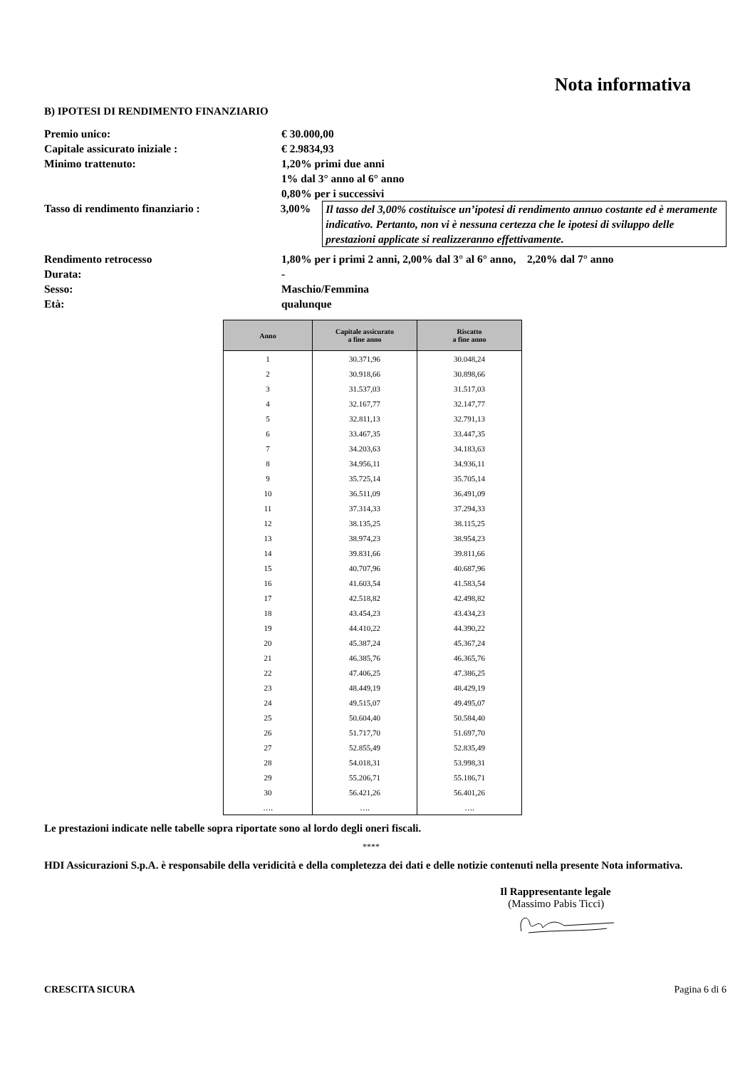Nota informativa
B) IPOTESI DI RENDIMENTO FINANZIARIO
Premio unico: € 30.000,00
Capitale assicurato iniziale : € 2.9834,93
Minimo trattenuto: 1,20% primi due anni
1% dal 3° anno al 6° anno
0,80% per i successivi
Tasso di rendimento finanziario : 3,00% Il tasso del 3,00% costituisce un’ipotesi di rendimento annuo costante ed è meramente indicativo. Pertanto, non vi è nessuna certezza che le ipotesi di sviluppo delle prestazioni applicate si realizzeranno effettivamente.
Rendimento retrocesso 1,80% per i primi 2 anni, 2,00% dal 3° al 6° anno, 2,20% dal 7° anno
Durata: -
Sesso: Maschio/Femmina
Età: qualunque
| Anno | Capitale assicurato a fine anno | Riscatto a fine anno |
| --- | --- | --- |
| 1 | 30.371,96 | 30.048,24 |
| 2 | 30.918,66 | 30.898,66 |
| 3 | 31.537,03 | 31.517,03 |
| 4 | 32.167,77 | 32.147,77 |
| 5 | 32.811,13 | 32.791,13 |
| 6 | 33.467,35 | 33.447,35 |
| 7 | 34.203,63 | 34.183,63 |
| 8 | 34.956,11 | 34.936,11 |
| 9 | 35.725,14 | 35.705,14 |
| 10 | 36.511,09 | 36.491,09 |
| 11 | 37.314,33 | 37.294,33 |
| 12 | 38.135,25 | 38.115,25 |
| 13 | 38.974,23 | 38.954,23 |
| 14 | 39.831,66 | 39.811,66 |
| 15 | 40.707,96 | 40.687,96 |
| 16 | 41.603,54 | 41.583,54 |
| 17 | 42.518,82 | 42.498,82 |
| 18 | 43.454,23 | 43.434,23 |
| 19 | 44.410,22 | 44.390,22 |
| 20 | 45.387,24 | 45.367,24 |
| 21 | 46.385,76 | 46.365,76 |
| 22 | 47.406,25 | 47.386,25 |
| 23 | 48.449,19 | 48.429,19 |
| 24 | 49.515,07 | 49.495,07 |
| 25 | 50.604,40 | 50.584,40 |
| 26 | 51.717,70 | 51.697,70 |
| 27 | 52.855,49 | 52.835,49 |
| 28 | 54.018,31 | 53.998,31 |
| 29 | 55.206,71 | 55.186,71 |
| 30 | 56.421,26 | 56.401,26 |
| …. | …. | …. |
Le prestazioni indicate nelle tabelle sopra riportate sono al lordo degli oneri fiscali.
****
HDI Assicurazioni S.p.A. è responsabile della veridicità e della completezza dei dati e delle notizie contenuti nella presente Nota informativa.
Il Rappresentante legale
(Massimo Pabis Ticci)
CRESCITA SICURA Pagina 6 di 6